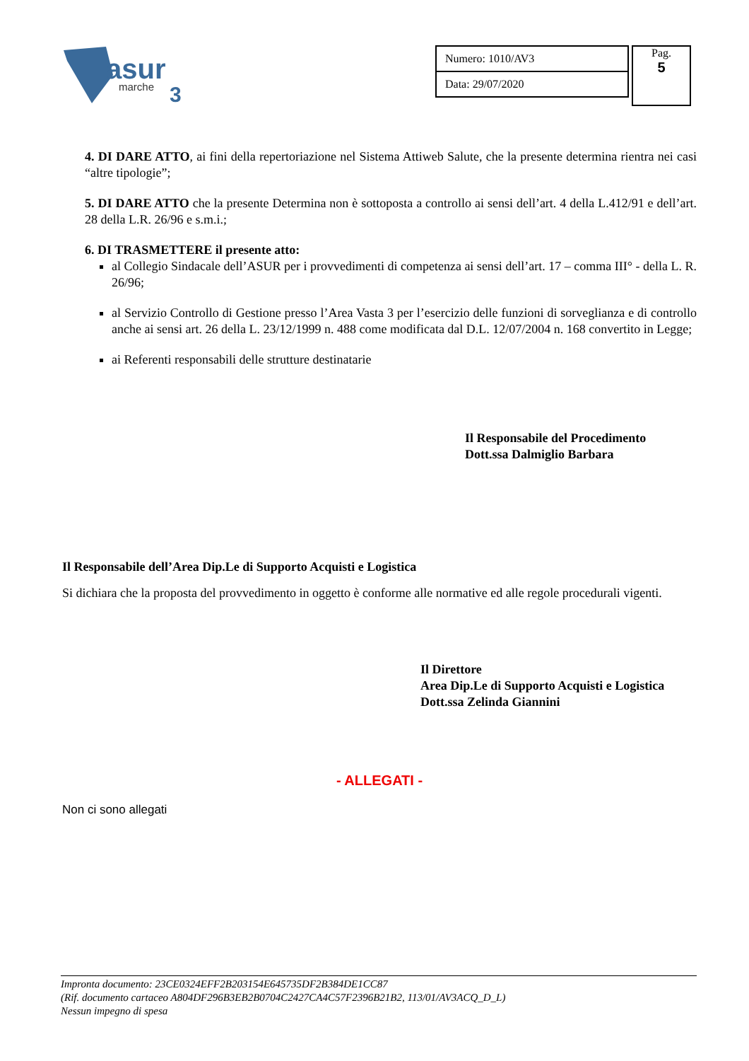asur
marche
3
| Numero: 1010/AV3 |
| Data: 29/07/2020 |
Pag.
5
4. DI DARE ATTO, ai fini della repertoriazione nel Sistema Attiweb Salute, che la presente determina rientra nei casi “altre tipologie”;
5. DI DARE ATTO che la presente Determina non è sottoposta a controllo ai sensi dell’art. 4 della L.412/91 e dell’art. 28 della L.R. 26/96 e s.m.i.;
6. DI TRASMETTERE il presente atto:
al Collegio Sindacale dell’ASUR per i provvedimenti di competenza ai sensi dell’art. 17 – comma III° - della L. R. 26/96;
al Servizio Controllo di Gestione presso l’Area Vasta 3 per l’esercizio delle funzioni di sorveglianza e di controllo anche ai sensi art. 26 della L. 23/12/1999 n. 488 come modificata dal D.L. 12/07/2004 n. 168 convertito in Legge;
ai Referenti responsabili delle strutture destinatarie
Il Responsabile del Procedimento
Dott.ssa Dalmiglio Barbara
Il Responsabile dell’Area Dip.Le di Supporto Acquisti e Logistica
Si dichiara che la proposta del provvedimento in oggetto è conforme alle normative ed alle regole procedurali vigenti.
Il Direttore
Area Dip.Le di Supporto Acquisti e Logistica
Dott.ssa Zelinda Giannini
- ALLEGATI -
Non ci sono allegati
Impronta documento: 23CE0324EFF2B203154E645735DF2B384DE1CC87
(Rif. documento cartaceo A804DF296B3EB2B0704C2427CA4C57F2396B21B2, 113/01/AV3ACQ_D_L)
Nessun impegno di spesa